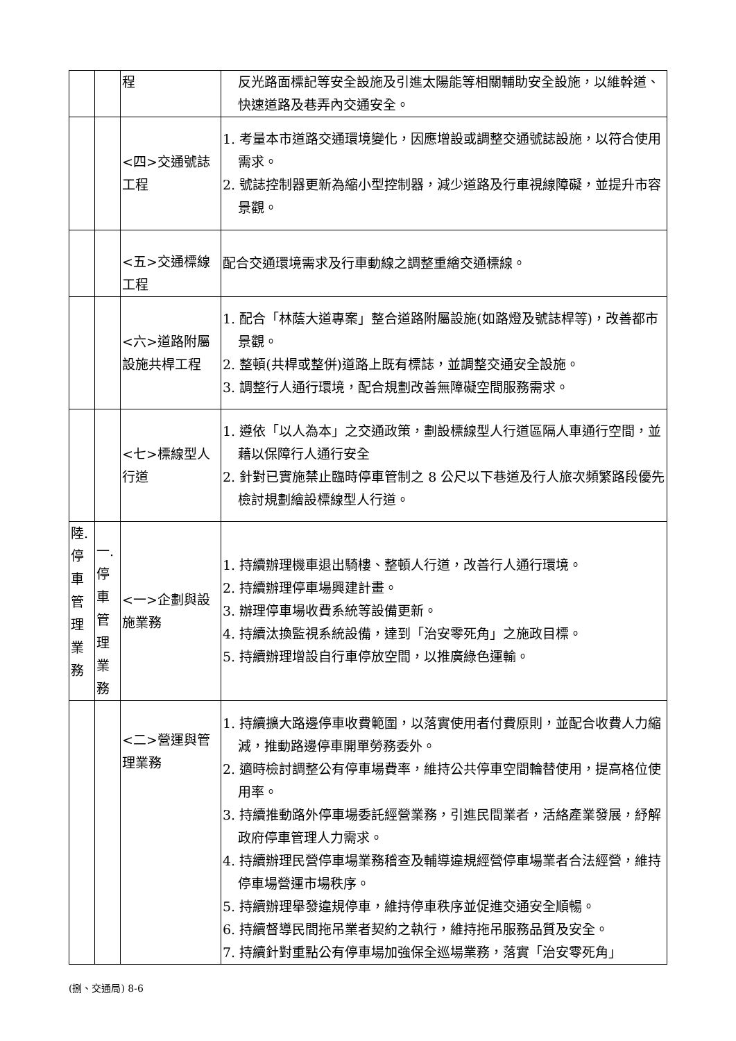| | | 程 | 反光路面標記等安全設施及引進太陽能等相關輔助安全設施，以維幹道、快速道路及巷弄內交通安全。 |
| | | <四>交通號誌工程 | 1. 考量本市道路交通環境變化，因應增設或調整交通號誌設施，以符合使用需求。 2. 號誌控制器更新為縮小型控制器，減少道路及行車視線障礙，並提升市容景觀。 |
| | | <五>交通標線工程 | 配合交通環境需求及行車動線之調整重繪交通標線。 |
| | | <六>道路附屬設施共桿工程 | 1. 配合「林蔭大道專案」整合道路附屬設施(如路燈及號誌桿等)，改善都市景觀。 2. 整頓(共桿或整併)道路上既有標誌，並調整交通安全設施。 3. 調整行人通行環境，配合規劃改善無障礙空間服務需求。 |
| | | <七>標線型人行道 | 1. 遵依「以人為本」之交通政策，劃設標線型人行道區隔人車通行空間，並藉以保障行人通行安全 2. 針對已實施禁止臨時停車管制之 8 公尺以下巷道及行人旅次頻繁路段優先檢討規劃繪設標線型人行道。 |
| 陸.停車管理業務 | 一.停車管理業務 | <一>企劃與設施業務 | 1. 持續辦理機車退出騎樓、整頓人行道，改善行人通行環境。 2. 持續辦理停車場興建計畫。 3. 辦理停車場收費系統等設備更新。 4. 持續汰換監視系統設備，達到「治安零死角」之施政目標。 5. 持續辦理增設自行車停放空間，以推廣綠色運輸。 |
| | | <二>營運與管理業務 | 1. 持續擴大路邊停車收費範圍，以落實使用者付費原則，並配合收費人力縮減，推動路邊停車開單勞務委外。 2. 適時檢討調整公有停車場費率，維持公共停車空間輪替使用，提高格位使用率。 3. 持續推動路外停車場委託經營業務，引進民間業者，活絡產業發展，紓解政府停車管理人力需求。 4. 持續辦理民營停車場業務稽查及輔導違規經營停車場業者合法經營，維持停車場營運市場秩序。 5. 持續辦理舉發違規停車，維持停車秩序並促進交通安全順暢。 6. 持續督導民間拖吊業者契約之執行，維持拖吊服務品質及安全。 7. 持續針對重點公有停車場加強保全巡場業務，落實「治安零死角」 |
(捌、交通局) 8-6